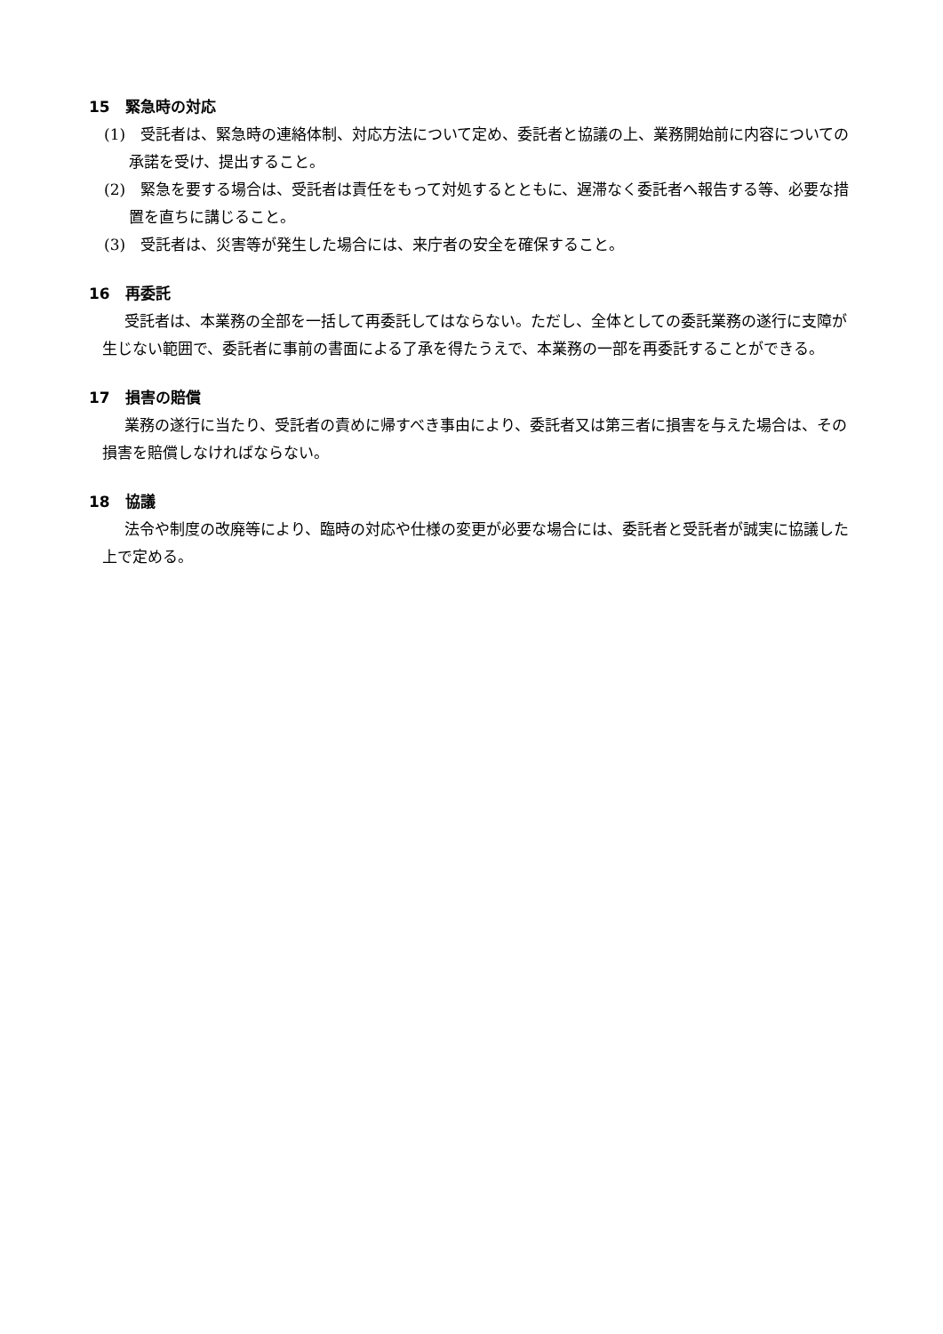15　緊急時の対応
(1)　受託者は、緊急時の連絡体制、対応方法について定め、委託者と協議の上、業務開始前に内容についての承諾を受け、提出すること。
(2)　緊急を要する場合は、受託者は責任をもって対処するとともに、遅滞なく委託者へ報告する等、必要な措置を直ちに講じること。
(3)　受託者は、災害等が発生した場合には、来庁者の安全を確保すること。
16　再委託
受託者は、本業務の全部を一括して再委託してはならない。ただし、全体としての委託業務の遂行に支障が生じない範囲で、委託者に事前の書面による了承を得たうえで、本業務の一部を再委託することができる。
17　損害の賠償
業務の遂行に当たり、受託者の責めに帰すべき事由により、委託者又は第三者に損害を与えた場合は、その損害を賠償しなければならない。
18　協議
法令や制度の改廃等により、臨時の対応や仕様の変更が必要な場合には、委託者と受託者が誠実に協議した上で定める。